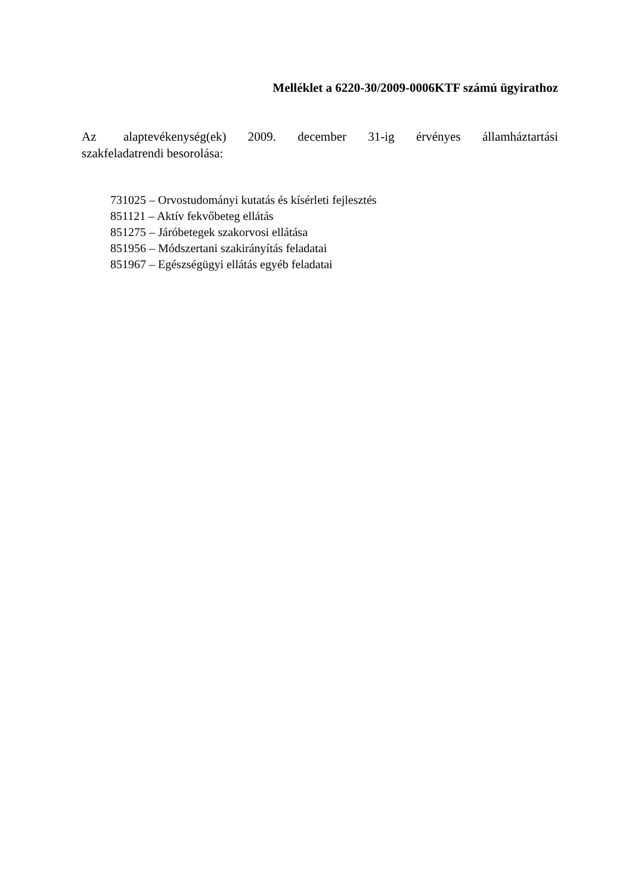Melléklet a 6220-30/2009-0006KTF számú ügyirathoz
Az alaptevékenység(ek) 2009. december 31-ig érvényes államháztartási szakfeladatrendi besorolása:
731025 – Orvostudományi kutatás és kísérleti fejlesztés
851121 – Aktív fekvőbeteg ellátás
851275 – Járóbetegek szakorvosi ellátása
851956 – Módszertani szakirányítás feladatai
851967 – Egészségügyi ellátás egyéb feladatai